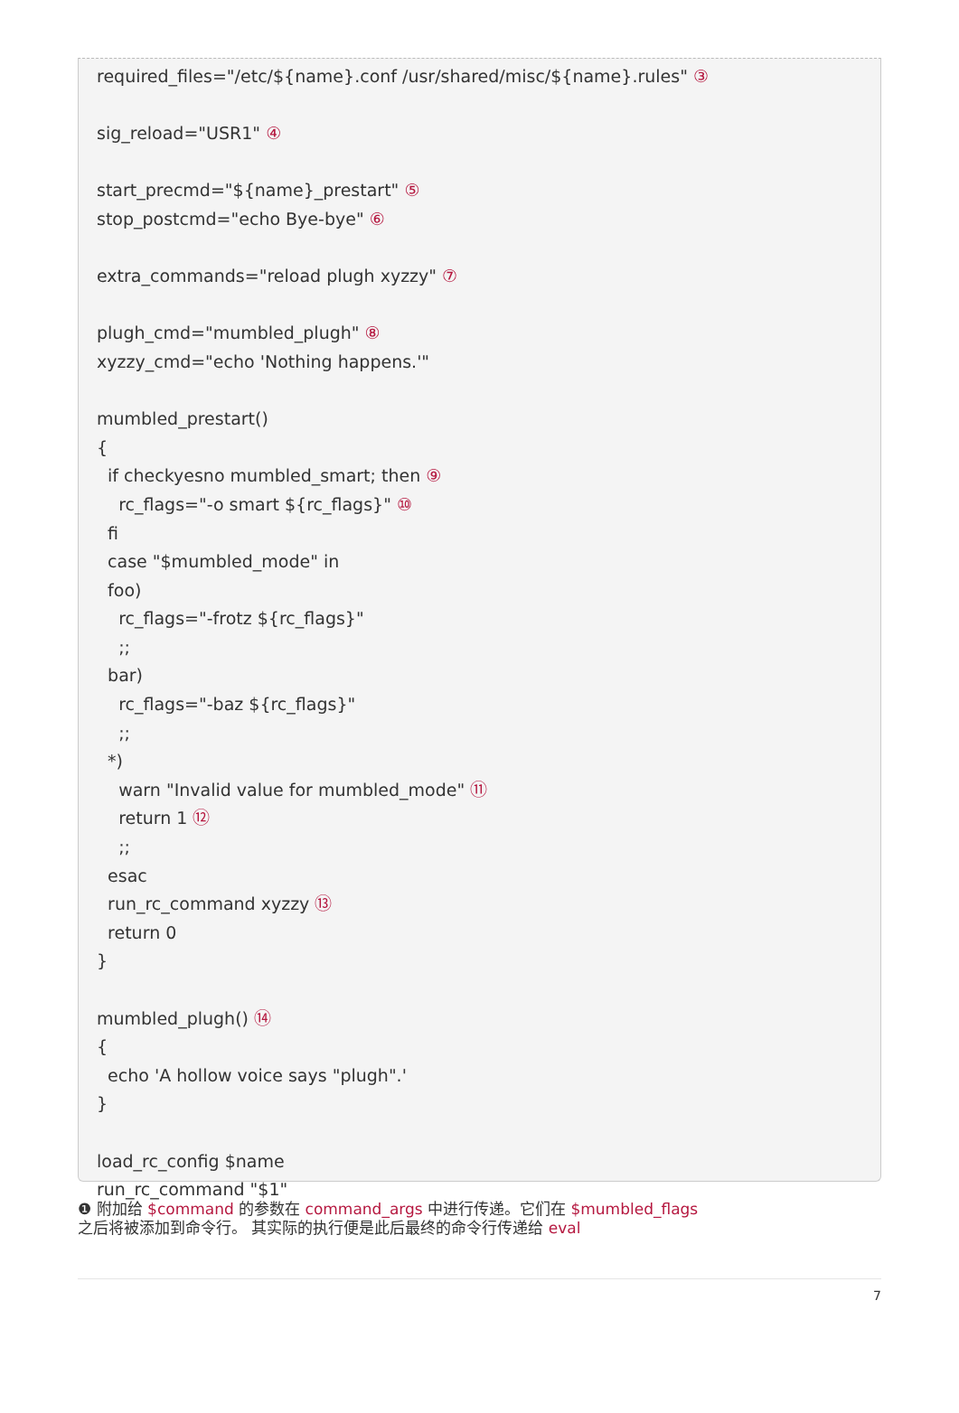required_files="/etc/${name}.conf /usr/shared/misc/${name}.rules" ③ sig_reload="USR1" ④ start_precmd="${name}_prestart" ⑤ stop_postcmd="echo Bye-bye" ⑥ extra_commands="reload plugh xyzzy" ⑦ plugh_cmd="mumbled_plugh" ⑧ xyzzy_cmd="echo 'Nothing happens.'" mumbled_prestart() { if checkyesno mumbled_smart; then ⑨ rc_flags="-o smart ${rc_flags}" ⑩ fi case "$mumbled_mode" in foo) rc_flags="-frotz ${rc_flags}" ;; bar) rc_flags="-baz ${rc_flags}" ;; *) warn "Invalid value for mumbled_mode" ⑪ return 1 ⑫ ;; esac run_rc_command xyzzy ⑬ return 0 } mumbled_plugh() ⑭ { echo 'A hollow voice says "plugh".' } load_rc_config $name run_rc_command "$1"
❶ 附加给 $command 的参数在 command_args 中进行传递。它们在 $mumbled_flags
之后将被添加到命令行。 其实际的执行便是此后最终的命令行传递给 eval
7